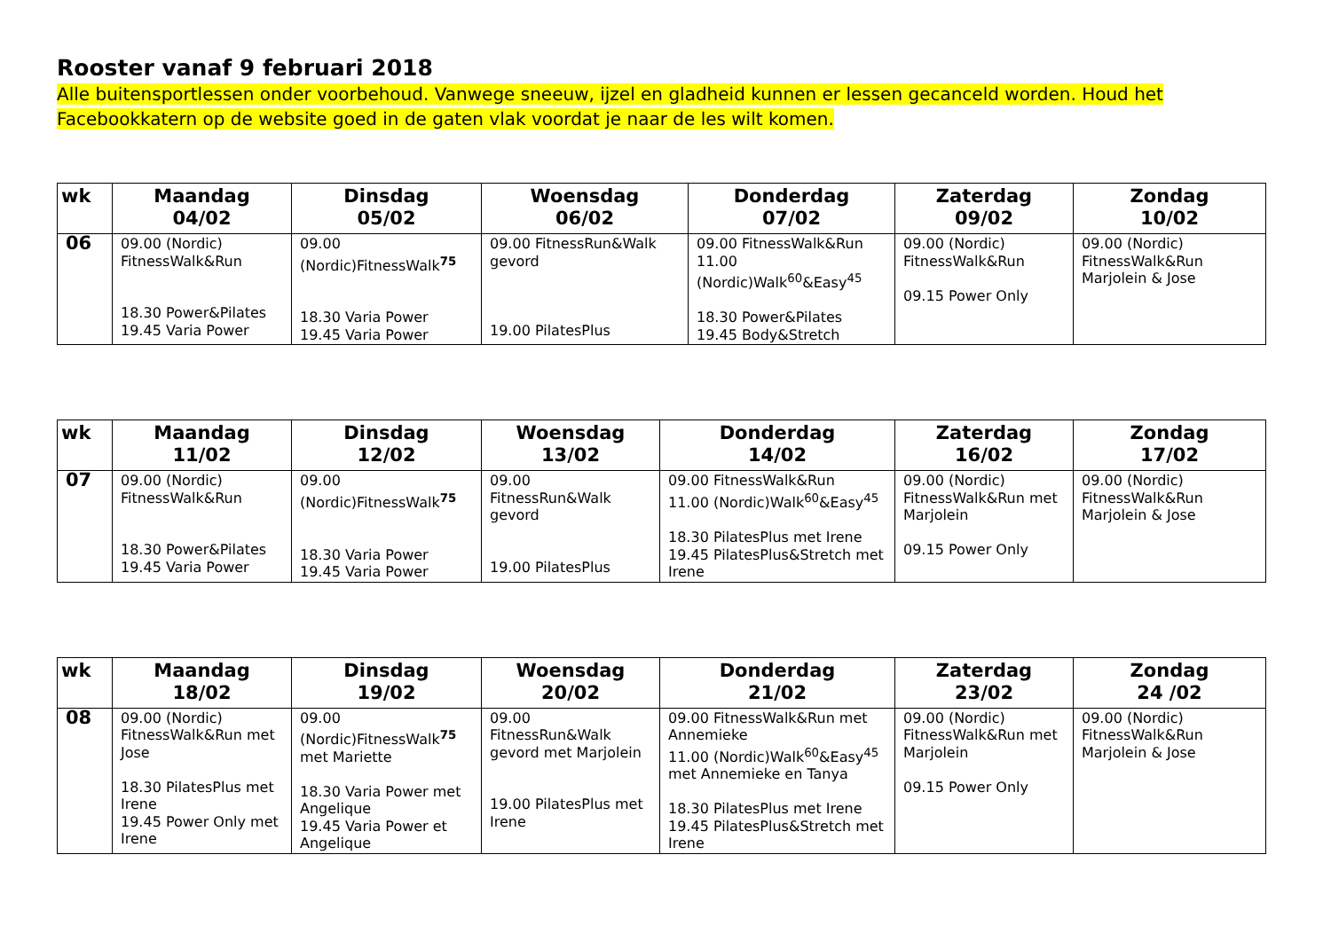Rooster vanaf 9 februari 2018
Alle buitensportlessen onder voorbehoud. Vanwege sneeuw, ijzel en gladheid kunnen er lessen gecanceld worden. Houd het Facebookkatern op de website goed in de gaten vlak voordat je naar de les wilt komen.
| wk | Maandag 04/02 | Dinsdag 05/02 | Woensdag 06/02 | Donderdag 07/02 | Zaterdag 09/02 | Zondag 10/02 |
| --- | --- | --- | --- | --- | --- | --- |
| 06 | 09.00 (Nordic) FitnessWalk&Run 18.30 Power&Pilates 19.45 Varia Power | 09.00 (Nordic)FitnessWalk<sup>75</sup> 18.30 Varia Power 19.45 Varia Power | 09.00 FitnessRun&Walk gevord 19.00 PilatesPlus | 09.00 FitnessWalk&Run 11.00 (Nordic)Walk<sup>60</sup>&Easy<sup>45</sup> 18.30 Power&Pilates 19.45 Body&Stretch | 09.00 (Nordic) FitnessWalk&Run 09.15 Power Only | 09.00 (Nordic) FitnessWalk&Run Marjolein & Jose |
| wk | Maandag 11/02 | Dinsdag 12/02 | Woensdag 13/02 | Donderdag 14/02 | Zaterdag 16/02 | Zondag 17/02 |
| --- | --- | --- | --- | --- | --- | --- |
| 07 | 09.00 (Nordic) FitnessWalk&Run 18.30 Power&Pilates 19.45 Varia Power | 09.00 (Nordic)FitnessWalk<sup>75</sup> 18.30 Varia Power 19.45 Varia Power | 09.00 FitnessRun&Walk gevord 19.00 PilatesPlus | 09.00 FitnessWalk&Run 11.00 (Nordic)Walk<sup>60</sup>&Easy<sup>45</sup> 18.30 PilatesPlus met Irene 19.45 PilatesPlus&Stretch met Irene | 09.00 (Nordic) FitnessWalk&Run met Marjolein 09.15 Power Only | 09.00 (Nordic) FitnessWalk&Run Marjolein & Jose |
| wk | Maandag 18/02 | Dinsdag 19/02 | Woensdag 20/02 | Donderdag 21/02 | Zaterdag 23/02 | Zondag 24 /02 |
| --- | --- | --- | --- | --- | --- | --- |
| 08 | 09.00 (Nordic) FitnessWalk&Run met Jose 18.30 PilatesPlus met Irene 19.45 Power Only met Irene | 09.00 (Nordic)FitnessWalk<sup>75</sup> met Mariette 18.30 Varia Power met Angelique 19.45 Varia Power et Angelique | 09.00 FitnessRun&Walk gevord met Marjolein 19.00 PilatesPlus met Irene | 09.00 FitnessWalk&Run met Annemieke 11.00 (Nordic)Walk<sup>60</sup>&Easy<sup>45</sup> met Annemieke en Tanya 18.30 PilatesPlus met Irene 19.45 PilatesPlus&Stretch met Irene | 09.00 (Nordic) FitnessWalk&Run met Marjolein 09.15 Power Only | 09.00 (Nordic) FitnessWalk&Run Marjolein & Jose |